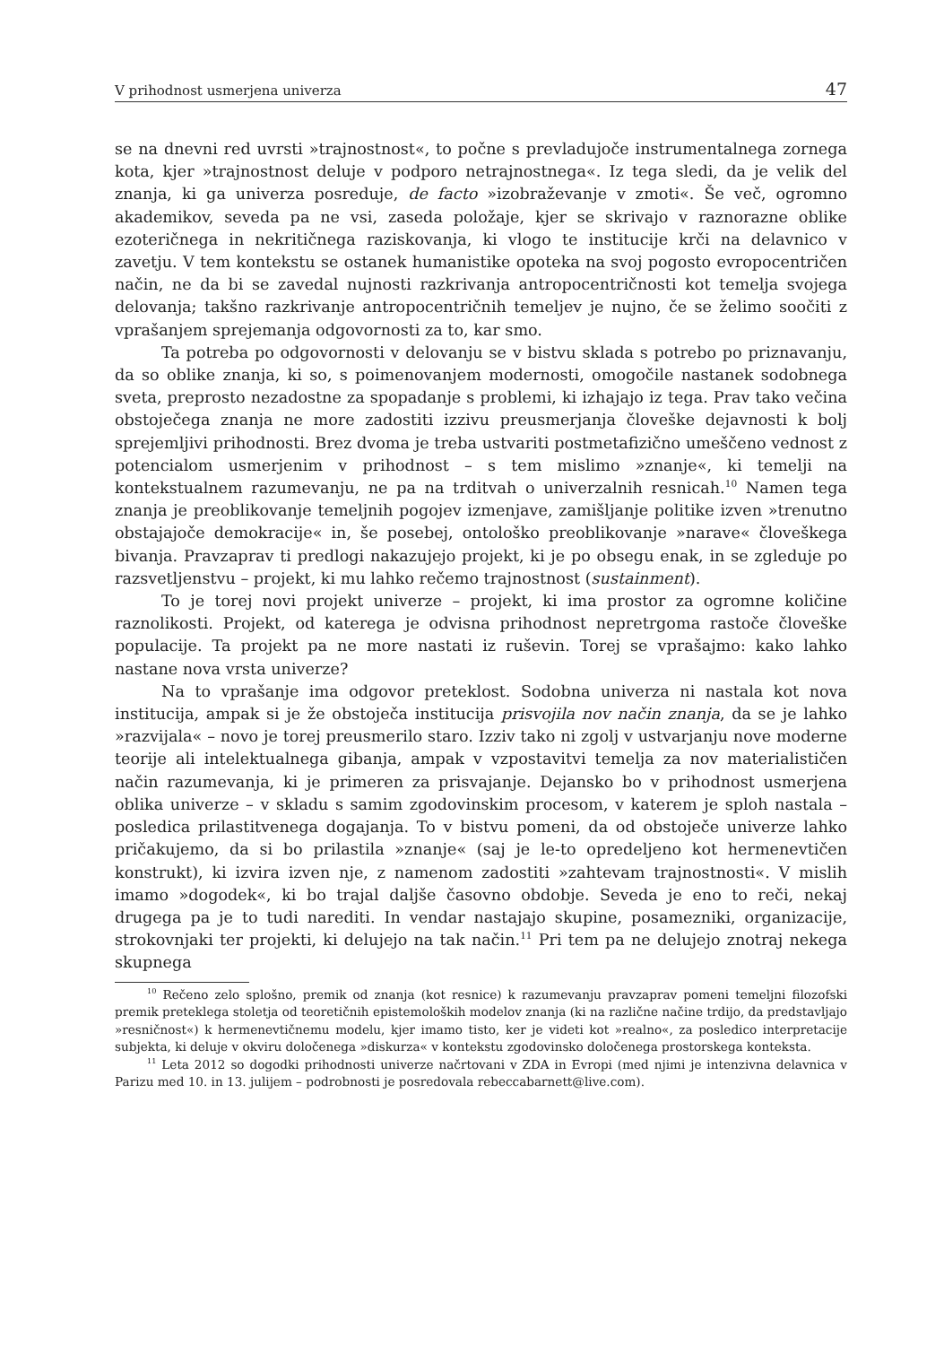V prihodnost usmerjena univerza 47
se na dnevni red uvrsti »trajnostnost«, to počne s prevladujoče instrumentalnega zornega kota, kjer »trajnostnost deluje v podporo netrajnostnega«. Iz tega sledi, da je velik del znanja, ki ga univerza posreduje, de facto »izobraževanje v zmoti«. Še več, ogromno akademikov, seveda pa ne vsi, zaseda položaje, kjer se skrivajo v raznorazne oblike ezoteričnega in nekritičnega raziskovanja, ki vlogo te institucije krči na delavnico v zavetju. V tem kontekstu se ostanek humanistike opoteka na svoj pogosto evropocentričen način, ne da bi se zavedal nujnosti razkrivanja antropocentričnosti kot temelja svojega delovanja; takšno razkrivanje antropocentričnih temeljev je nujno, če se želimo soočiti z vprašanjem sprejemanja odgovornosti za to, kar smo.
Ta potreba po odgovornosti v delovanju se v bistvu sklada s potrebo po priznavanju, da so oblike znanja, ki so, s poimenovanjem modernosti, omogočile nastanek sodobnega sveta, preprosto nezadostne za spopadanje s problemi, ki izhajajo iz tega. Prav tako večina obstoječega znanja ne more zadostiti izzivu preusmerjanja človeške dejavnosti k bolj sprejemljivi prihodnosti. Brez dvoma je treba ustvariti postmetafizično umeščeno vednost z potencialom usmerjenim v prihodnost – s tem mislimo »znanje«, ki temelji na kontekstualnem razumevanju, ne pa na trditvah o univerzalnih resnicah.<sup>10</sup> Namen tega znanja je preoblikovanje temeljnih pogojev izmenjave, zamišljanje politike izven »trenutno obstajajoče demokracije« in, še posebej, ontološko preoblikovanje »narave« človeškega bivanja. Pravzaprav ti predlogi nakazujejo projekt, ki je po obsegu enak, in se zgleduje po razsvetljenstvu – projekt, ki mu lahko rečemo trajnostnost (sustainment).
To je torej novi projekt univerze – projekt, ki ima prostor za ogromne količine raznolikosti. Projekt, od katerega je odvisna prihodnost nepretrgoma rastoče človeške populacije. Ta projekt pa ne more nastati iz ruševin. Torej se vprašajmo: kako lahko nastane nova vrsta univerze?
Na to vprašanje ima odgovor preteklost. Sodobna univerza ni nastala kot nova institucija, ampak si je že obstoječa institucija prisvojila nov način znanja, da se je lahko »razvijala« – novo je torej preusmerilo staro. Izziv tako ni zgolj v ustvarjanju nove moderne teorije ali intelektualnega gibanja, ampak v vzpostavitvi temelja za nov materialističen način razumevanja, ki je primeren za prisvajanje. Dejansko bo v prihodnost usmerjena oblika univerze – v skladu s samim zgodovinskim procesom, v katerem je sploh nastala – posledica prilastitvenega dogajanja. To v bistvu pomeni, da od obstoječe univerze lahko pričakujemo, da si bo prilastila »znanje« (saj je le-to opredeljeno kot hermenevtičen konstrukt), ki izvira izven nje, z namenom zadostiti »zahtevam trajnostnosti«. V mislih imamo »dogodek«, ki bo trajal daljše časovno obdobje. Seveda je eno to reči, nekaj drugega pa je to tudi narediti. In vendar nastajajo skupine, posamezniki, organizacije, strokovnjaki ter projekti, ki delujejo na tak način.<sup>11</sup> Pri tem pa ne delujejo znotraj nekega skupnega
<sup>10</sup> Rečeno zelo splošno, premik od znanja (kot resnice) k razumevanju pravzaprav pomeni temeljni filozofski premik preteklega stoletja od teoretičnih epistemoloških modelov znanja (ki na različne načine trdijo, da predstavljajo »resničnost«) k hermenevtičnemu modelu, kjer imamo tisto, ker je videti kot »realno«, za posledico interpretacije subjekta, ki deluje v okviru določenega »diskurza« v kontekstu zgodovinsko določenega prostorskega konteksta.
<sup>11</sup> Leta 2012 so dogodki prihodnosti univerze načrtovani v ZDA in Evropi (med njimi je intenzivna delavnica v Parizu med 10. in 13. julijem – podrobnosti je posredovala rebeccabarnett@live.com).